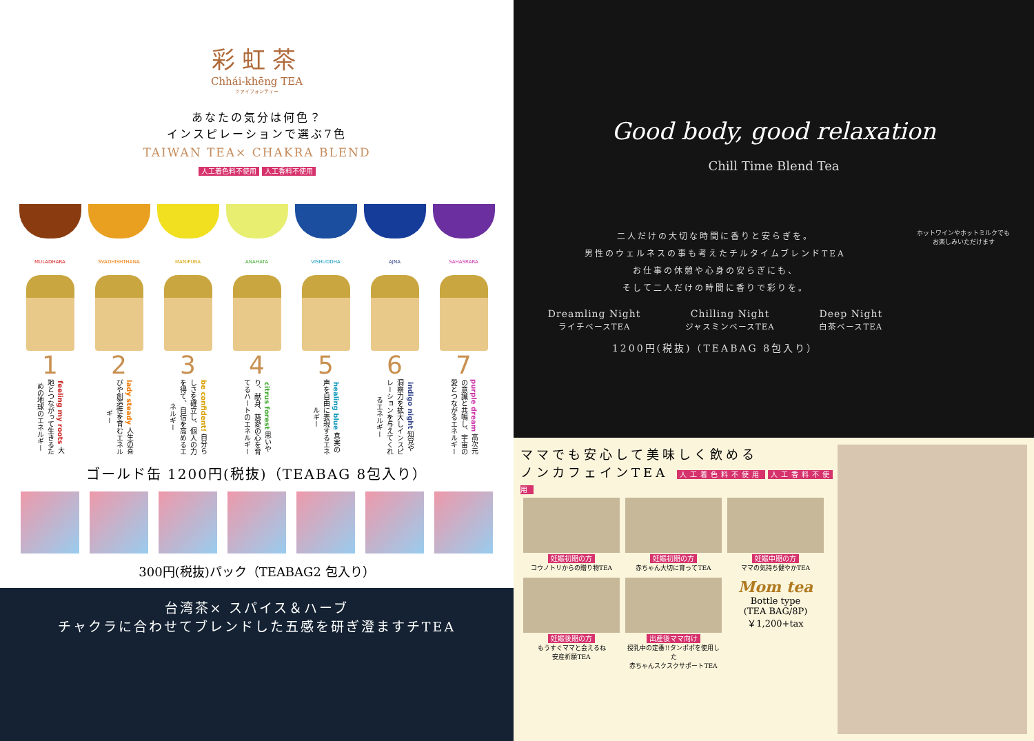彩虹茶
Chhái-khēng TEA
ツァイフォンティー
あなたの気分は何色？
インスピレーションで選ぶ7色
TAIWAN TEA× CHAKRA BLEND
人工着色料不使用 人工香料不使用
MULADHARA SVADHISHTHANA MANIPURA ANAHATA VISHUDDHA AJNA SAHASRARA
1
feeling my roots 大地とつながって生きるための地球のエネルギー
2
lady steady 人生の喜びや創造性を育むエネルギー
3
be confident! 自分らしさを確立し、個人の力を得て、自信を高めるエネルギー
4
citrus forest 思いやり、献身、慈愛の心を育てるハートのエネルギー
5
healing blue 真実の声を自由に表現するエネルギー
6
indigo night 知覚や洞察力を拡大しインスピレーションを与えてくれるエネルギー
7
purple dream 高次元の意識と共鳴し、宇宙の愛とつながるエネルギー
ゴールド缶 1200円(税抜)（TEABAG 8包入り）
300円(税抜)パック（TEABAG2 包入り）
台湾茶× スパイス＆ハーブ
チャクラに合わせてブレンドした五感を研ぎ澄ますチTEA
Good body, good relaxation
Chill Time Blend Tea
二人だけの大切な時間に香りと安らぎを。
男性のウェルネスの事も考えたチルタイムブレンドTEA
お仕事の休憩や心身の安らぎにも、
そして二人だけの時間に香りで彩りを。
Dreamling Night
ライチベースTEA
Chilling Night
ジャスミンベースTEA
Deep Night
白茶ベースTEA
1200円(税抜)（TEABAG 8包入り）
ホットワインやホットミルクでも
お楽しみいただけます
ママでも安心して美味しく飲める
ノンカフェインTEA 人工着色料不使用 人工香料不使用
妊娠初期の方
コウノトリからの贈り物TEA
妊娠初期の方
赤ちゃん大切に育ってTEA
妊娠中期の方
ママの気持ち健やかTEA
妊娠後期の方
もうすぐママと会えるね
安産祈願TEA
出産後ママ向け
授乳中の定番!!タンポポを使用した
赤ちゃんスクスクサポートTEA
Mom tea
Bottle type
(TEA BAG/8P)
￥1,200+tax